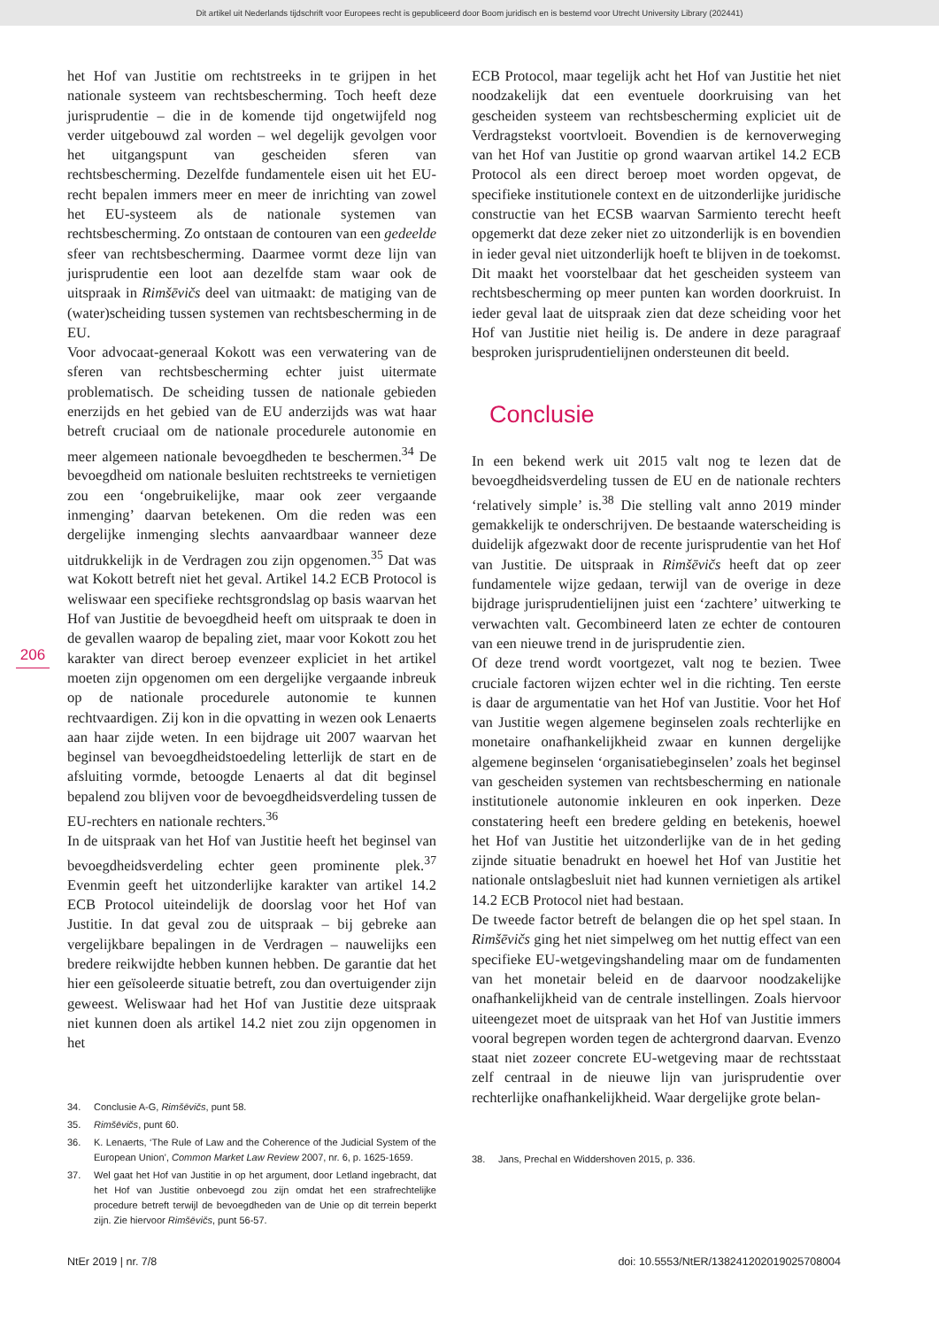Dit artikel uit Nederlands tijdschrift voor Europees recht is gepubliceerd door Boom juridisch en is bestemd voor Utrecht University Library (202441)
206
het Hof van Justitie om rechtstreeks in te grijpen in het nationale systeem van rechtsbescherming. Toch heeft deze jurisprudentie – die in de komende tijd ongetwijfeld nog verder uitgebouwd zal worden – wel degelijk gevolgen voor het uitgangspunt van gescheiden sferen van rechtsbescherming. Dezelfde fundamentele eisen uit het EU-recht bepalen immers meer en meer de inrichting van zowel het EU-systeem als de nationale systemen van rechtsbescherming. Zo ontstaan de contouren van een gedeelde sfeer van rechtsbescherming. Daarmee vormt deze lijn van jurisprudentie een loot aan dezelfde stam waar ook de uitspraak in Rimšēvičs deel van uitmaakt: de matiging van de (water)scheiding tussen systemen van rechtsbescherming in de EU.
Voor advocaat-generaal Kokott was een verwatering van de sferen van rechtsbescherming echter juist uitermate problematisch. De scheiding tussen de nationale gebieden enerzijds en het gebied van de EU anderzijds was wat haar betreft cruciaal om de nationale procedurele autonomie en meer algemeen nationale bevoegdheden te beschermen.<sup>34</sup> De bevoegdheid om nationale besluiten rechtstreeks te vernietigen zou een ‘ongebruikelijke, maar ook zeer vergaande inmenging’ daarvan betekenen. Om die reden was een dergelijke inmenging slechts aanvaardbaar wanneer deze uitdrukkelijk in de Verdragen zou zijn opgenomen.<sup>35</sup> Dat was wat Kokott betreft niet het geval. Artikel 14.2 ECB Protocol is weliswaar een specifieke rechtsgrondslag op basis waarvan het Hof van Justitie de bevoegdheid heeft om uitspraak te doen in de gevallen waarop de bepaling ziet, maar voor Kokott zou het karakter van direct beroep evenzeer expliciet in het artikel moeten zijn opgenomen om een dergelijke vergaande inbreuk op de nationale procedurele autonomie te kunnen rechtvaardigen. Zij kon in die opvatting in wezen ook Lenaerts aan haar zijde weten. In een bijdrage uit 2007 waarvan het beginsel van bevoegdheidstoedeling letterlijk de start en de afsluiting vormde, betoogde Lenaerts al dat dit beginsel bepalend zou blijven voor de bevoegdheidsverdeling tussen de EU-rechters en nationale rechters.<sup>36</sup>
In de uitspraak van het Hof van Justitie heeft het beginsel van bevoegdheidsverdeling echter geen prominente plek.<sup>37</sup> Evenmin geeft het uitzonderlijke karakter van artikel 14.2 ECB Protocol uiteindelijk de doorslag voor het Hof van Justitie. In dat geval zou de uitspraak – bij gebreke aan vergelijkbare bepalingen in de Verdragen – nauwelijks een bredere reikwijdte hebben kunnen hebben. De garantie dat het hier een geïsoleerde situatie betreft, zou dan overtuigender zijn geweest. Weliswaar had het Hof van Justitie deze uitspraak niet kunnen doen als artikel 14.2 niet zou zijn opgenomen in het
34. Conclusie A-G, Rimšēvičs, punt 58.
35. Rimšēvičs, punt 60.
36. K. Lenaerts, ‘The Rule of Law and the Coherence of the Judicial System of the European Union’, Common Market Law Review 2007, nr. 6, p. 1625-1659.
37. Wel gaat het Hof van Justitie in op het argument, door Letland ingebracht, dat het Hof van Justitie onbevoegd zou zijn omdat het een strafrechtelijke procedure betreft terwijl de bevoegdheden van de Unie op dit terrein beperkt zijn. Zie hiervoor Rimšēvičs, punt 56-57.
ECB Protocol, maar tegelijk acht het Hof van Justitie het niet noodzakelijk dat een eventuele doorkruising van het gescheiden systeem van rechtsbescherming expliciet uit de Verdragstekst voortvloeit. Bovendien is de kernoverweging van het Hof van Justitie op grond waarvan artikel 14.2 ECB Protocol als een direct beroep moet worden opgevat, de specifieke institutionele context en de uitzonderlijke juridische constructie van het ECSB waarvan Sarmiento terecht heeft opgemerkt dat deze zeker niet zo uitzonderlijk is en bovendien in ieder geval niet uitzonderlijk hoeft te blijven in de toekomst. Dit maakt het voorstelbaar dat het gescheiden systeem van rechtsbescherming op meer punten kan worden doorkruist. In ieder geval laat de uitspraak zien dat deze scheiding voor het Hof van Justitie niet heilig is. De andere in deze paragraaf besproken jurisprudentielijnen ondersteunen dit beeld.
Conclusie
In een bekend werk uit 2015 valt nog te lezen dat de bevoegdheidsverdeling tussen de EU en de nationale rechters ‘relatively simple’ is.<sup>38</sup> Die stelling valt anno 2019 minder gemakkelijk te onderschrijven. De bestaande waterscheiding is duidelijk afgezwakt door de recente jurisprudentie van het Hof van Justitie. De uitspraak in Rimšēvičs heeft dat op zeer fundamentele wijze gedaan, terwijl van de overige in deze bijdrage jurisprudentielijnen juist een ‘zachtere’ uitwerking te verwachten valt. Gecombineerd laten ze echter de contouren van een nieuwe trend in de jurisprudentie zien.
Of deze trend wordt voortgezet, valt nog te bezien. Twee cruciale factoren wijzen echter wel in die richting. Ten eerste is daar de argumentatie van het Hof van Justitie. Voor het Hof van Justitie wegen algemene beginselen zoals rechterlijke en monetaire onafhankelijkheid zwaar en kunnen dergelijke algemene beginselen ‘organisatiebeginselen’ zoals het beginsel van gescheiden systemen van rechtsbescherming en nationale institutionele autonomie inkleuren en ook inperken. Deze constatering heeft een bredere gelding en betekenis, hoewel het Hof van Justitie het uitzonderlijke van de in het geding zijnde situatie benadrukt en hoewel het Hof van Justitie het nationale ontslagbesluit niet had kunnen vernietigen als artikel 14.2 ECB Protocol niet had bestaan.
De tweede factor betreft de belangen die op het spel staan. In Rimšēvičs ging het niet simpelweg om het nuttig effect van een specifieke EU-wetgevingshandeling maar om de fundamenten van het monetair beleid en de daarvoor noodzakelijke onafhankelijkheid van de centrale instellingen. Zoals hiervoor uiteengezet moet de uitspraak van het Hof van Justitie immers vooral begrepen worden tegen de achtergrond daarvan. Evenzo staat niet zozeer concrete EU-wetgeving maar de rechtsstaat zelf centraal in de nieuwe lijn van jurisprudentie over rechterlijke onafhankelijkheid. Waar dergelijke grote belan-
38. Jans, Prechal en Widdershoven 2015, p. 336.
NtEr 2019 | nr. 7/8 doi: 10.5553/NtER/138241202019025708004